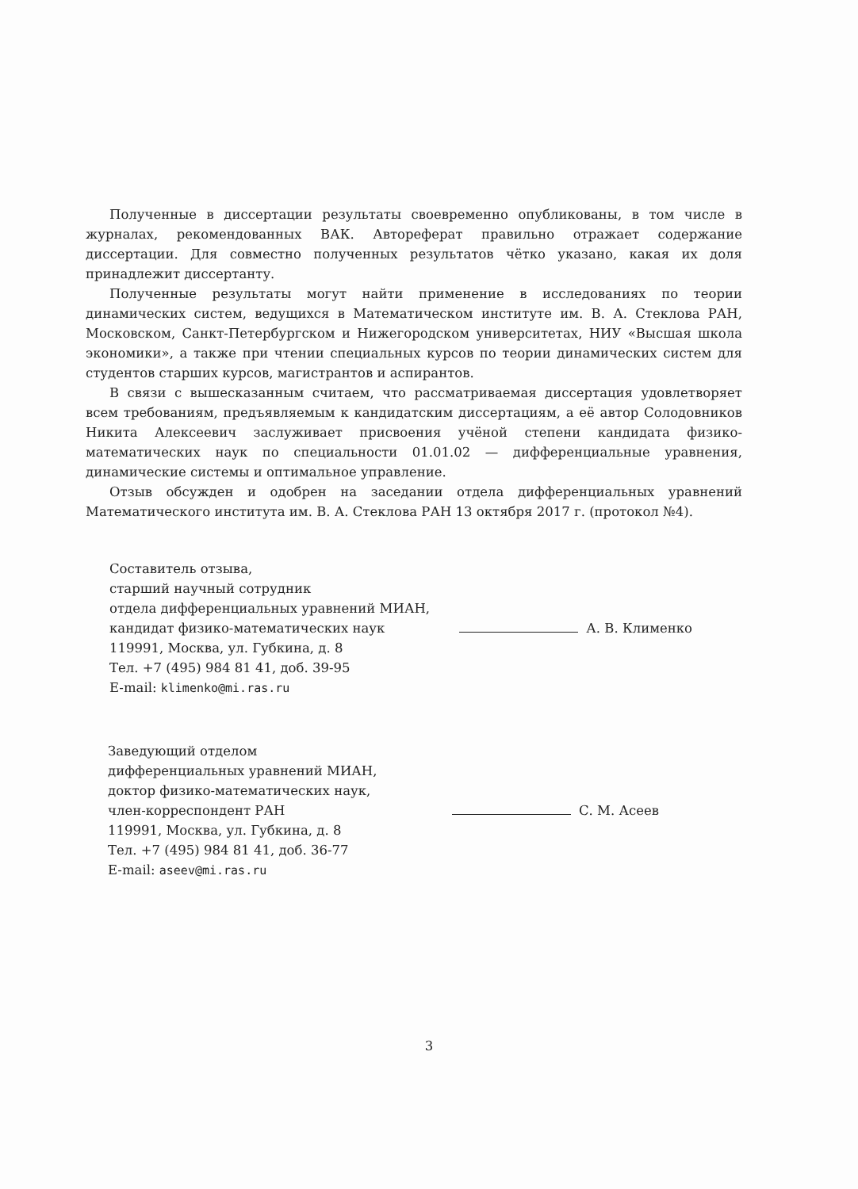Полученные в диссертации результаты своевременно опубликованы, в том числе в журналах, рекомендованных ВАК. Автореферат правильно отражает содержание диссертации. Для совместно полученных результатов чётко указано, какая их доля принадлежит диссертанту.
Полученные результаты могут найти применение в исследованиях по теории динамических систем, ведущихся в Математическом институте им. В. А. Стеклова РАН, Московском, Санкт-Петербургском и Нижегородском университетах, НИУ «Высшая школа экономики», а также при чтении специальных курсов по теории динамических систем для студентов старших курсов, магистрантов и аспирантов.
В связи с вышесказанным считаем, что рассматриваемая диссертация удовлетворяет всем требованиям, предъявляемым к кандидатским диссертациям, а её автор Солодовников Никита Алексеевич заслуживает присвоения учёной степени кандидата физико-математических наук по специальности 01.01.02 — дифференциальные уравнения, динамические системы и оптимальное управление.
Отзыв обсужден и одобрен на заседании отдела дифференциальных уравнений Математического института им. В. А. Стеклова РАН 13 октября 2017 г. (протокол №4).
Составитель отзыва,
старший научный сотрудник
отдела дифференциальных уравнений МИАН,
кандидат физико-математических наук А. В. Клименко
119991, Москва, ул. Губкина, д. 8
Тел. +7 (495) 984 81 41, доб. 39-95
E-mail: klimenko@mi.ras.ru
Заведующий отделом
дифференциальных уравнений МИАН,
доктор физико-математических наук,
член-корреспондент РАН С. М. Асеев
119991, Москва, ул. Губкина, д. 8
Тел. +7 (495) 984 81 41, доб. 36-77
E-mail: aseev@mi.ras.ru
3